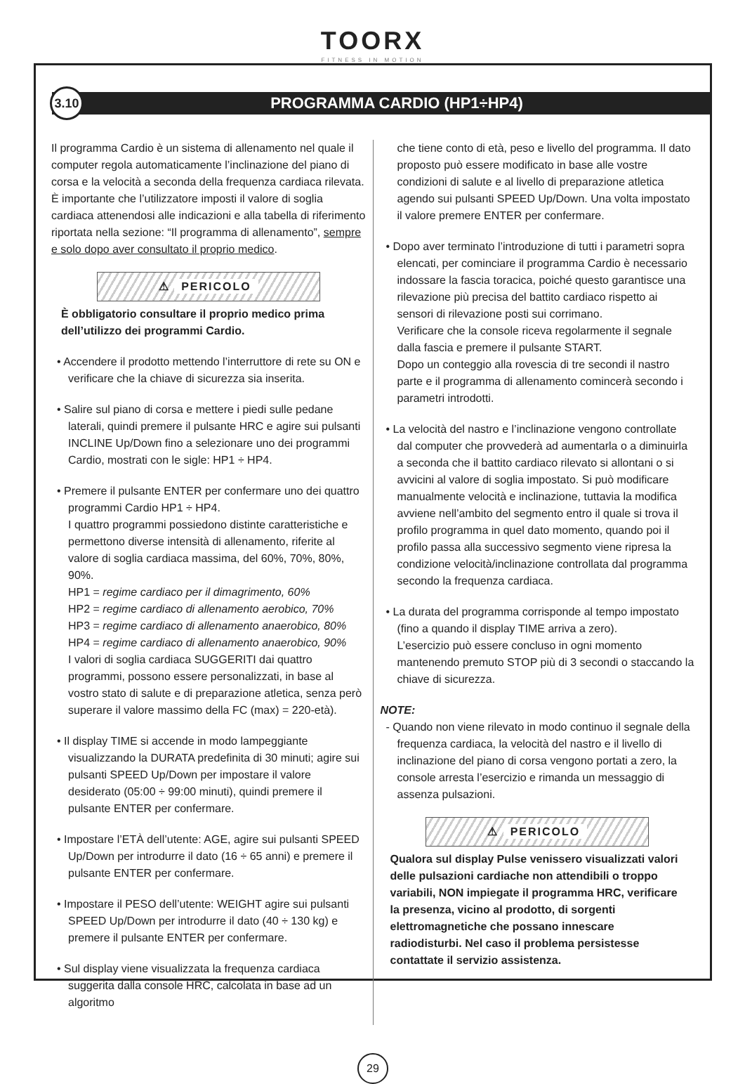TOORX
FITNESS IN MOTION
3.10
PROGRAMMA CARDIO (HP1÷HP4)
Il programma Cardio è un sistema di allenamento nel quale il computer regola automaticamente l’inclinazione del piano di corsa e la velocità a seconda della frequenza cardiaca rilevata. È importante che l’utilizzatore imposti il valore di soglia cardiaca attenendosi alle indicazioni e alla tabella di riferimento riportata nella sezione: “Il programma di allenamento”, sempre e solo dopo aver consultato il proprio medico.
⚠ PERICOLO
È obbligatorio consultare il proprio medico prima dell’utilizzo dei programmi Cardio.
• Accendere il prodotto mettendo l’interruttore di rete su ON e verificare che la chiave di sicurezza sia inserita.
• Salire sul piano di corsa e mettere i piedi sulle pedane laterali, quindi premere il pulsante HRC e agire sui pulsanti INCLINE Up/Down fino a selezionare uno dei programmi Cardio, mostrati con le sigle: HP1 ÷ HP4.
• Premere il pulsante ENTER per confermare uno dei quattro programmi Cardio HP1 ÷ HP4.
I quattro programmi possiedono distinte caratteristiche e permettono diverse intensità di allenamento, riferite al valore di soglia cardiaca massima, del 60%, 70%, 80%, 90%.
HP1 = regime cardiaco per il dimagrimento, 60%
HP2 = regime cardiaco di allenamento aerobico, 70%
HP3 = regime cardiaco di allenamento anaerobico, 80%
HP4 = regime cardiaco di allenamento anaerobico, 90%
I valori di soglia cardiaca SUGGERITI dai quattro programmi, possono essere personalizzati, in base al vostro stato di salute e di preparazione atletica, senza però superare il valore massimo della FC (max) = 220-età).
• Il display TIME si accende in modo lampeggiante visualizzando la DURATA predefinita di 30 minuti; agire sui pulsanti SPEED Up/Down per impostare il valore desiderato (05:00 ÷ 99:00 minuti), quindi premere il pulsante ENTER per confermare.
• Impostare l’ETÀ dell’utente: AGE, agire sui pulsanti SPEED Up/Down per introdurre il dato (16 ÷ 65 anni) e premere il pulsante ENTER per confermare.
• Impostare il PESO dell’utente: WEIGHT agire sui pulsanti SPEED Up/Down per introdurre il dato (40 ÷ 130 kg) e premere il pulsante ENTER per confermare.
• Sul display viene visualizzata la frequenza cardiaca suggerita dalla console HRC, calcolata in base ad un algoritmo
che tiene conto di età, peso e livello del programma. Il dato proposto può essere modificato in base alle vostre condizioni di salute e al livello di preparazione atletica agendo sui pulsanti SPEED Up/Down. Una volta impostato il valore premere ENTER per confermare.
• Dopo aver terminato l’introduzione di tutti i parametri sopra elencati, per cominciare il programma Cardio è necessario indossare la fascia toracica, poiché questo garantisce una rilevazione più precisa del battito cardiaco rispetto ai sensori di rilevazione posti sui corrimano.
Verificare che la console riceva regolarmente il segnale dalla fascia e premere il pulsante START.
Dopo un conteggio alla rovescia di tre secondi il nastro parte e il programma di allenamento comincerà secondo i parametri introdotti.
• La velocità del nastro e l’inclinazione vengono controllate dal computer che provvederà ad aumentarla o a diminuirla a seconda che il battito cardiaco rilevato si allontani o si avvicini al valore di soglia impostato. Si può modificare manualmente velocità e inclinazione, tuttavia la modifica avviene nell’ambito del segmento entro il quale si trova il profilo programma in quel dato momento, quando poi il profilo passa alla successivo segmento viene ripresa la condizione velocità/inclinazione controllata dal programma secondo la frequenza cardiaca.
• La durata del programma corrisponde al tempo impostato (fino a quando il display TIME arriva a zero).
L’esercizio può essere concluso in ogni momento mantenendo premuto STOP più di 3 secondi o staccando la chiave di sicurezza.
NOTE:
- Quando non viene rilevato in modo continuo il segnale della frequenza cardiaca, la velocità del nastro e il livello di inclinazione del piano di corsa vengono portati a zero, la console arresta l’esercizio e rimanda un messaggio di assenza pulsazioni.
⚠ PERICOLO
Qualora sul display Pulse venissero visualizzati valori delle pulsazioni cardiache non attendibili o troppo variabili, NON impiegate il programma HRC, verificare la presenza, vicino al prodotto, di sorgenti elettromagnetiche che possano innescare radiodisturbi. Nel caso il problema persistesse contattate il servizio assistenza.
29